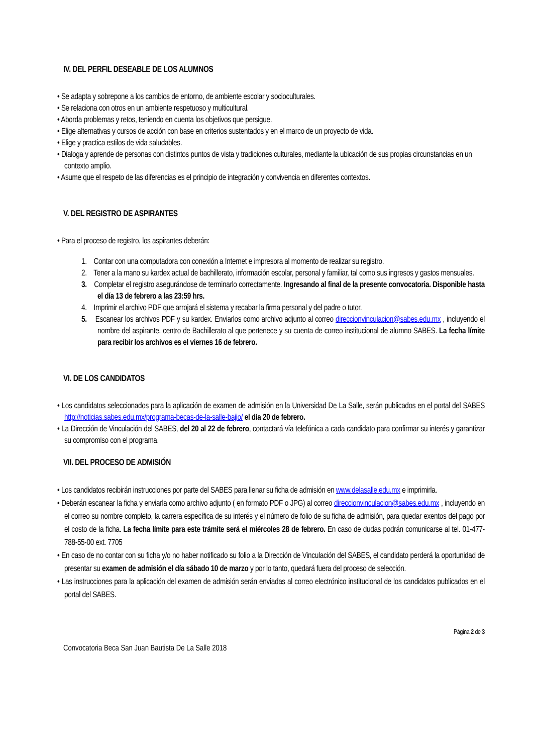IV. DEL PERFIL DESEABLE DE LOS ALUMNOS
• Se adapta y sobrepone a los cambios de entorno, de ambiente escolar y socioculturales.
• Se relaciona con otros en un ambiente respetuoso y multicultural.
• Aborda problemas y retos, teniendo en cuenta los objetivos que persigue.
• Elige alternativas y cursos de acción con base en criterios sustentados y en el marco de un proyecto de vida.
• Elige y practica estilos de vida saludables.
• Dialoga y aprende de personas con distintos puntos de vista y tradiciones culturales, mediante la ubicación de sus propias circunstancias en un contexto amplio.
• Asume que el respeto de las diferencias es el principio de integración y convivencia en diferentes contextos.
V. DEL REGISTRO DE ASPIRANTES
• Para el proceso de registro, los aspirantes deberán:
1. Contar con una computadora con conexión a Internet e impresora al momento de realizar su registro.
2. Tener a la mano su kardex actual de bachillerato, información escolar, personal y familiar, tal como sus ingresos y gastos mensuales.
3. Completar el registro asegurándose de terminarlo correctamente. Ingresando al final de la presente convocatoria. Disponible hasta el día 13 de febrero a las 23:59 hrs.
4. Imprimir el archivo PDF que arrojará el sistema y recabar la firma personal y del padre o tutor.
5. Escanear los archivos PDF y su kardex. Enviarlos como archivo adjunto al correo direccionvinculacion@sabes.edu.mx , incluyendo el nombre del aspirante, centro de Bachillerato al que pertenece y su cuenta de correo institucional de alumno SABES. La fecha límite para recibir los archivos es el viernes 16 de febrero.
VI. DE LOS CANDIDATOS
• Los candidatos seleccionados para la aplicación de examen de admisión en la Universidad De La Salle, serán publicados en el portal del SABES http://noticias.sabes.edu.mx/programa-becas-de-la-salle-bajio/ el día 20 de febrero.
• La Dirección de Vinculación del SABES, del 20 al 22 de febrero, contactará vía telefónica a cada candidato para confirmar su interés y garantizar su compromiso con el programa.
VII. DEL PROCESO DE ADMISIÓN
• Los candidatos recibirán instrucciones por parte del SABES para llenar su ficha de admisión en www.delasalle.edu.mx e imprimirla.
• Deberán escanear la ficha y enviarla como archivo adjunto ( en formato PDF o JPG) al correo direccionvinculacion@sabes.edu.mx , incluyendo en el correo su nombre completo, la carrera específica de su interés y el número de folio de su ficha de admisión, para quedar exentos del pago por el costo de la ficha. La fecha límite para este trámite será el miércoles 28 de febrero. En caso de dudas podrán comunicarse al tel. 01-477-788-55-00 ext. 7705
• En caso de no contar con su ficha y/o no haber notificado su folio a la Dirección de Vinculación del SABES, el candidato perderá la oportunidad de presentar su examen de admisión el día sábado 10 de marzo y por lo tanto, quedará fuera del proceso de selección.
• Las instrucciones para la aplicación del examen de admisión serán enviadas al correo electrónico institucional de los candidatos publicados en el portal del SABES.
Página 2 de 3
Convocatoria Beca San Juan Bautista De La Salle 2018